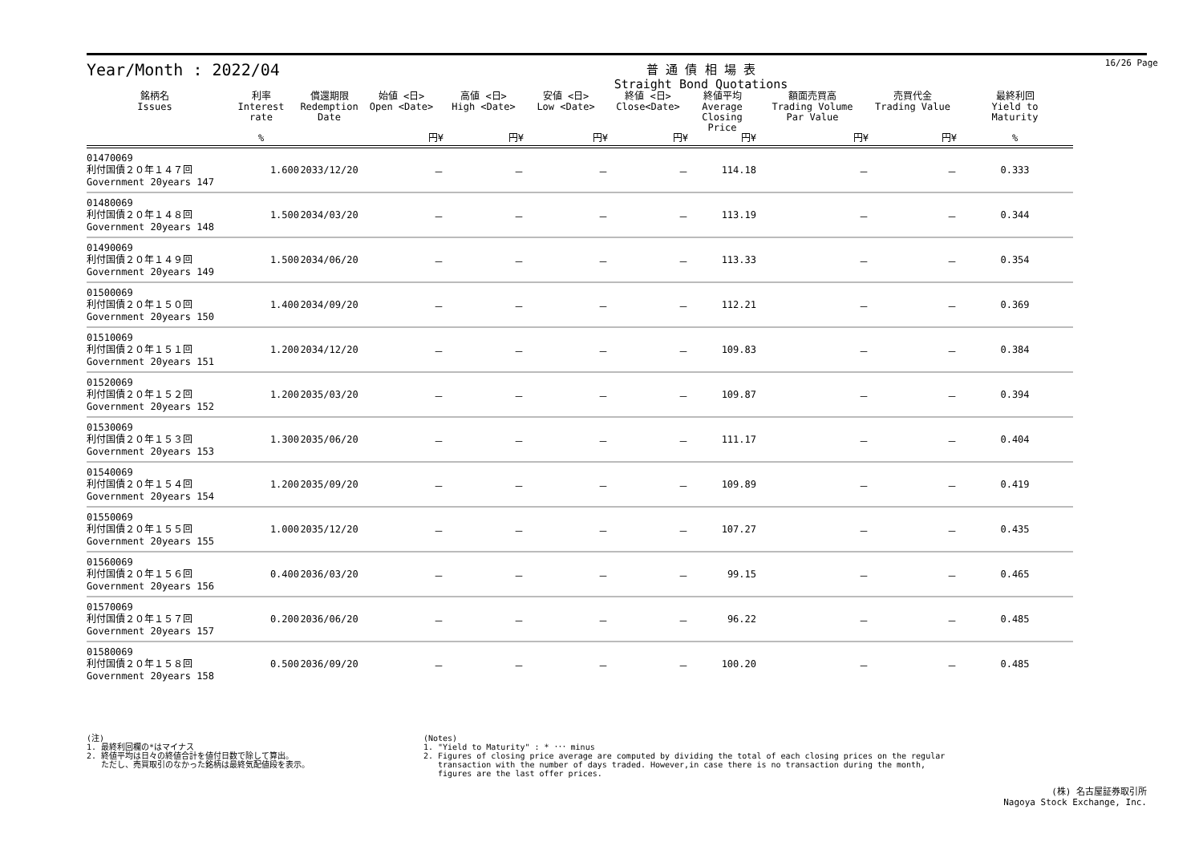16/26 Page
Year/Month : 2022/04
普 通 債 相 場 表
Straight Bond Quotations
| 銘柄名 Issues | 利率 Interest rate | 償還期限 Redemption Date | 始値 <日> Open <Date> | 高値 <日> High <Date> | 安値 <日> Low <Date> | 終値 <日> Close<Date> | 終値平均 Average Closing Price | 額面売買高 Trading Volume Par Value | 売買代金 Trading Value | 最終利回 Yield to Maturity |
| --- | --- | --- | --- | --- | --- | --- | --- | --- | --- | --- |
| | % | | 円¥ | 円¥ | 円¥ | 円¥ | 円¥ | 円¥ | 円¥ | % |
| 01470069 利付国債２０年１４７回 Government 20years 147 | 1.600 | 2033/12/20 | － | － | － | － | 114.18 | － | － | 0.333 |
| 01480069 利付国債２０年１４８回 Government 20years 148 | 1.500 | 2034/03/20 | － | － | － | － | 113.19 | － | － | 0.344 |
| 01490069 利付国債２０年１４９回 Government 20years 149 | 1.500 | 2034/06/20 | － | － | － | － | 113.33 | － | － | 0.354 |
| 01500069 利付国債２０年１５０回 Government 20years 150 | 1.400 | 2034/09/20 | － | － | － | － | 112.21 | － | － | 0.369 |
| 01510069 利付国債２０年１５１回 Government 20years 151 | 1.200 | 2034/12/20 | － | － | － | － | 109.83 | － | － | 0.384 |
| 01520069 利付国債２０年１５２回 Government 20years 152 | 1.200 | 2035/03/20 | － | － | － | － | 109.87 | － | － | 0.394 |
| 01530069 利付国債２０年１５３回 Government 20years 153 | 1.300 | 2035/06/20 | － | － | － | － | 111.17 | － | － | 0.404 |
| 01540069 利付国債２０年１５４回 Government 20years 154 | 1.200 | 2035/09/20 | － | － | － | － | 109.89 | － | － | 0.419 |
| 01550069 利付国債２０年１５５回 Government 20years 155 | 1.000 | 2035/12/20 | － | － | － | － | 107.27 | － | － | 0.435 |
| 01560069 利付国債２０年１５６回 Government 20years 156 | 0.400 | 2036/03/20 | － | － | － | － | 99.15 | － | － | 0.465 |
| 01570069 利付国債２０年１５７回 Government 20years 157 | 0.200 | 2036/06/20 | － | － | － | － | 96.22 | － | － | 0.485 |
| 01580069 利付国債２０年１５８回 Government 20years 158 | 0.500 | 2036/09/20 | － | － | － | － | 100.20 | － | － | 0.485 |
(注)
1. 最終利回欄の*はマイナス
2. 終値平均は日々の終値合計を値付日数で除して算出。
ただし、売買取引のなかった銘柄は最終気配値段を表示。
(Notes)
1. "Yield to Maturity" : * ･･･ minus
2. Figures of closing price average are computed by dividing the total of each closing prices on the regular
transaction with the number of days traded. However,in case there is no transaction during the month,
figures are the last offer prices.
(株) 名古屋証券取引所
Nagoya Stock Exchange, Inc.